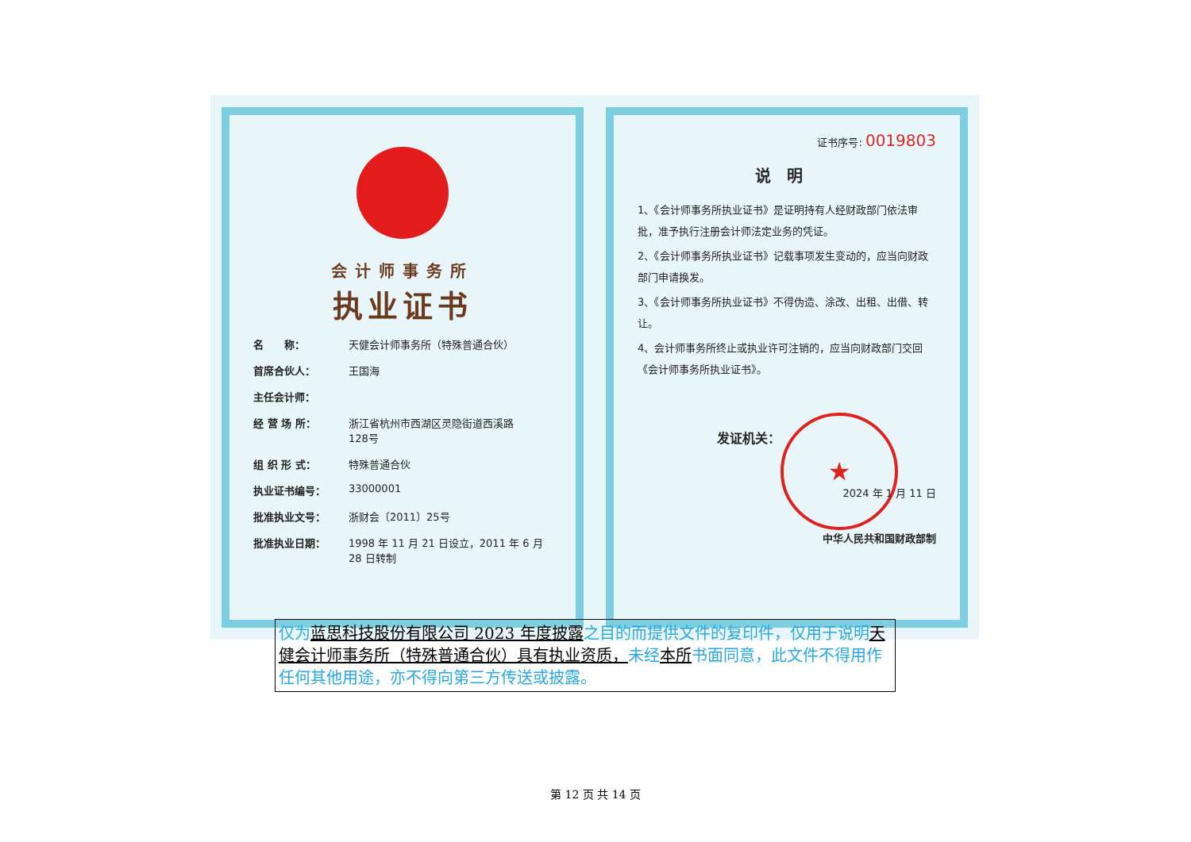会计师事务所
执业证书
名　　称： 天健会计师事务所（特殊普通合伙）
首席合伙人： 王国海
主任会计师：
经 营 场 所： 浙江省杭州市西湖区灵隐街道西溪路
128号
组 织 形 式： 特殊普通合伙
执业证书编号： 33000001
批准执业文号： 浙财会〔2011〕25号
批准执业日期： 1998 年 11 月 21 日设立，2011 年 6 月 28 日转制
证书序号: 0019803
说明
1、《会计师事务所执业证书》是证明持有人经财政部门依法审批，准予执行注册会计师法定业务的凭证。
2、《会计师事务所执业证书》记载事项发生变动的，应当向财政部门申请换发。
3、《会计师事务所执业证书》不得伪造、涂改、出租、出借、转让。
4、会计师事务所终止或执业许可注销的，应当向财政部门交回《会计师事务所执业证书》。
发证机关：
★
2024 年 1 月 11 日
中华人民共和国财政部制
仅为蓝思科技股份有限公司 2023 年度披露之目的而提供文件的复印件，仅用于说明天健会计师事务所（特殊普通合伙）具有执业资质，未经本所书面同意，此文件不得用作任何其他用途，亦不得向第三方传送或披露。
第 12 页 共 14 页